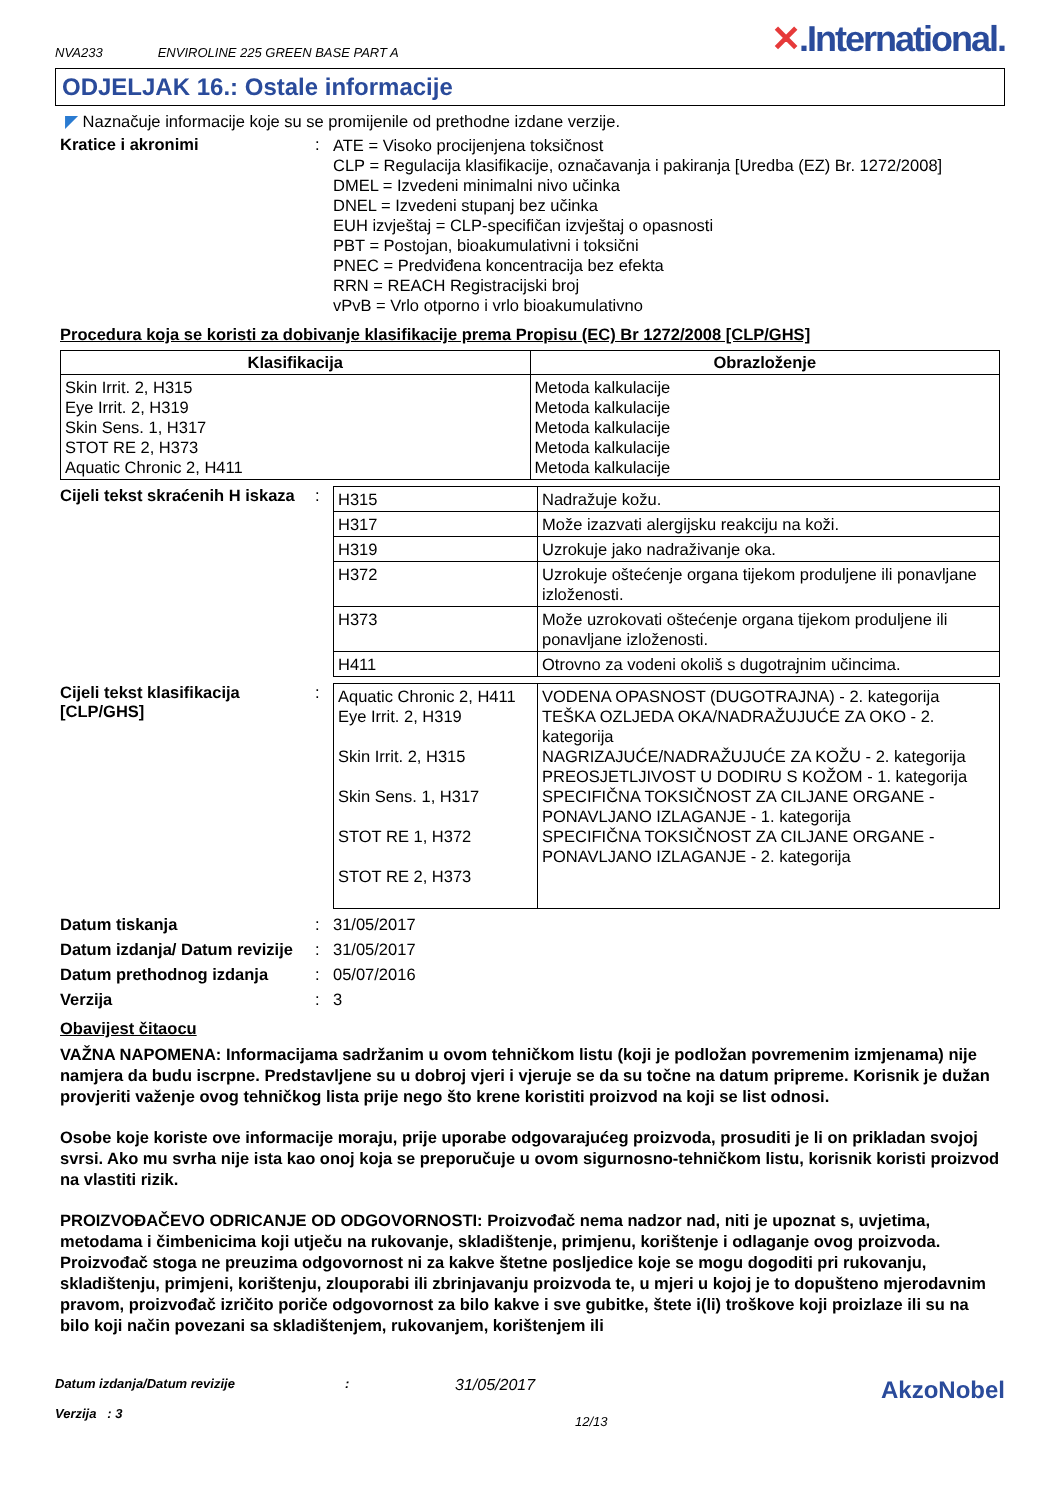NVA233 ENVIROLINE 225 GREEN BASE PART A
✕.International.
ODJELJAK 16.: Ostale informacije
◤ Naznačuje informacije koje su se promijenile od prethodne izdane verzije.
Kratice i akronimi :
ATE = Visoko procijenjena toksičnost
CLP = Regulacija klasifikacije, označavanja i pakiranja [Uredba (EZ) Br. 1272/2008]
DMEL = Izvedeni minimalni nivo učinka
DNEL = Izvedeni stupanj bez učinka
EUH izvještaj = CLP-specifičan izvještaj o opasnosti
PBT = Postojan, bioakumulativni i toksični
PNEC = Predviđena koncentracija bez efekta
RRN = REACH Registracijski broj
vPvB = Vrlo otporno i vrlo bioakumulativno
Procedura koja se koristi za dobivanje klasifikacije prema Propisu (EC) Br 1272/2008 [CLP/GHS]
| Klasifikacija | Obrazloženje |
| --- | --- |
| Skin Irrit. 2, H315 Eye Irrit. 2, H319 Skin Sens. 1, H317 STOT RE 2, H373 Aquatic Chronic 2, H411 | Metoda kalkulacije Metoda kalkulacije Metoda kalkulacije Metoda kalkulacije Metoda kalkulacije |
Cijeli tekst skraćenih H iskaza
:
| H315 | Nadražuje kožu. |
| H317 | Može izazvati alergijsku reakciju na koži. |
| H319 | Uzrokuje jako nadraživanje oka. |
| H372 | Uzrokuje oštećenje organa tijekom produljene ili ponavljane izloženosti. |
| H373 | Može uzrokovati oštećenje organa tijekom produljene ili ponavljane izloženosti. |
| H411 | Otrovno za vodeni okoliš s dugotrajnim učincima. |
Cijeli tekst klasifikacija [CLP/GHS]
:
| Aquatic Chronic 2, H411 Eye Irrit. 2, H319 Skin Irrit. 2, H315 Skin Sens. 1, H317 STOT RE 1, H372 STOT RE 2, H373 | VODENA OPASNOST (DUGOTRAJNA) - 2. kategorija TEŠKA OZLJEDA OKA/NADRAŽUJUĆE ZA OKO - 2. kategorija NAGRIZAJUĆE/NADRAŽUJUĆE ZA KOŽU - 2. kategorija PREOSJETLJIVOST U DODIRU S KOŽOM - 1. kategorija SPECIFIČNA TOKSIČNOST ZA CILJANE ORGANE - PONAVLJANO IZLAGANJE - 1. kategorija SPECIFIČNA TOKSIČNOST ZA CILJANE ORGANE - PONAVLJANO IZLAGANJE - 2. kategorija |
Datum tiskanja : 31/05/2017
Datum izdanja/ Datum revizije
: 31/05/2017
Datum prethodnog izdanja : 05/07/2016
Verzija : 3
Obavijest čitaocu
VAŽNA NAPOMENA: Informacijama sadržanim u ovom tehničkom listu (koji je podložan povremenim izmjenama) nije namjera da budu iscrpne. Predstavljene su u dobroj vjeri i vjeruje se da su točne na datum pripreme. Korisnik je dužan provjeriti važenje ovog tehničkog lista prije nego što krene koristiti proizvod na koji se list odnosi.
Osobe koje koriste ove informacije moraju, prije uporabe odgovarajućeg proizvoda, prosuditi je li on prikladan svojoj svrsi. Ako mu svrha nije ista kao onoj koja se preporučuje u ovom sigurnosno-tehničkom listu, korisnik koristi proizvod na vlastiti rizik.
PROIZVOĐAČEVO ODRICANJE OD ODGOVORNOSTI: Proizvođač nema nadzor nad, niti je upoznat s, uvjetima, metodama i čimbenicima koji utječu na rukovanje, skladištenje, primjenu, korištenje i odlaganje ovog proizvoda. Proizvođač stoga ne preuzima odgovornost ni za kakve štetne posljedice koje se mogu dogoditi pri rukovanju, skladištenju, primjeni, korištenju, zlouporabi ili zbrinjavanju proizvoda te, u mjeri u kojoj je to dopušteno mjerodavnim pravom, proizvođač izričito poriče odgovornost za bilo kakve i sve gubitke, štete i(li) troškove koji proizlaze ili su na bilo koji način povezani sa skladištenjem, rukovanjem, korištenjem ili
Datum izdanja/Datum revizije
Verzija : 3
:
31/05/2017
12/13
AkzoNobel